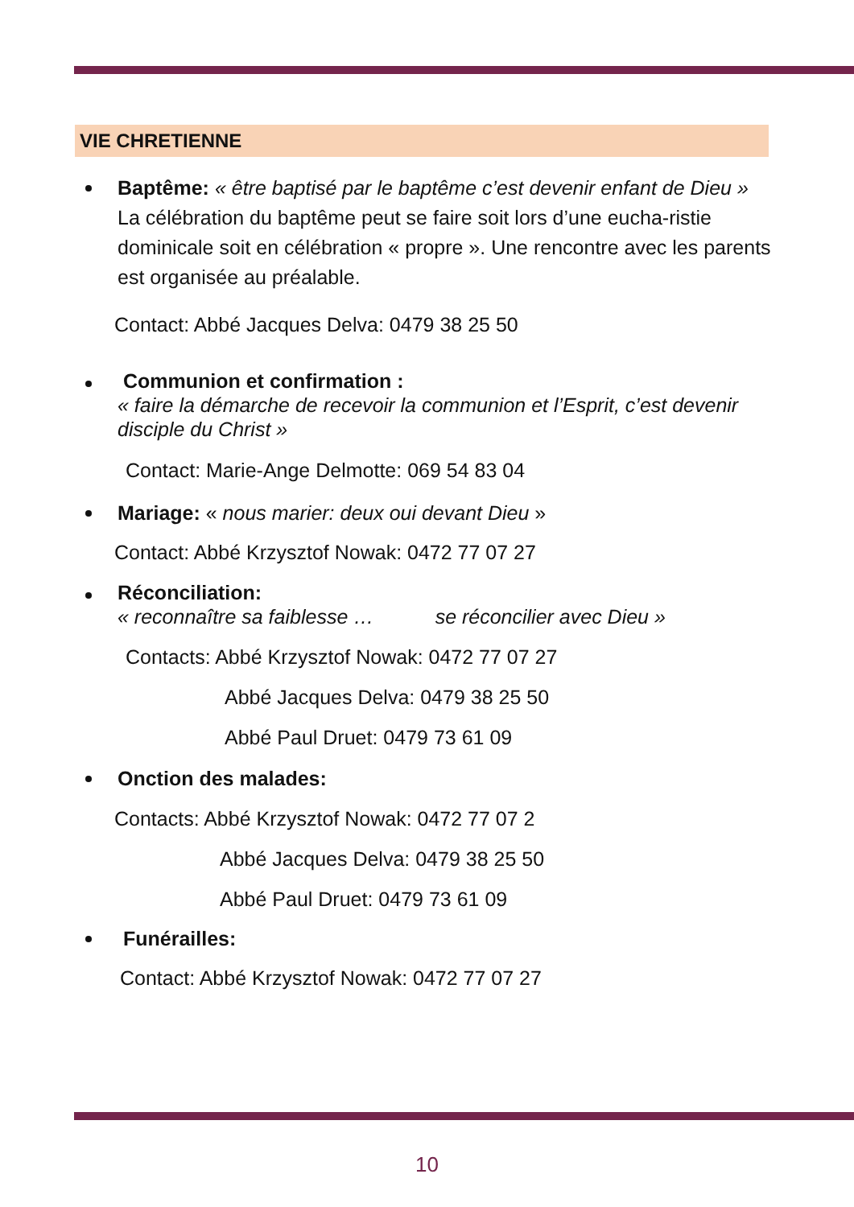VIE CHRETIENNE
Baptême: « être baptisé par le baptême c’est devenir enfant de Dieu »
La célébration du baptême peut se faire soit lors d’une eucha-ristie dominicale soit en célébration « propre ». Une rencontre avec les parents est organisée au préalable.
Contact: Abbé Jacques Delva: 0479 38 25 50
Communion et confirmation :
« faire la démarche de recevoir la communion et l’Esprit, c’est devenir disciple du Christ »
Contact: Marie-Ange Delmotte: 069 54 83 04
Mariage: « nous marier: deux oui devant Dieu »
Contact: Abbé Krzysztof Nowak: 0472 77 07 27
Réconciliation:
« reconnaître sa faiblesse … se réconcilier avec Dieu »
Contacts: Abbé Krzysztof Nowak: 0472 77 07 27
Abbé Jacques Delva: 0479 38 25 50
Abbé Paul Druet: 0479 73 61 09
Onction des malades:
Contacts: Abbé Krzysztof Nowak: 0472 77 07 2
Abbé Jacques Delva: 0479 38 25 50
Abbé Paul Druet: 0479 73 61 09
Funérailles:
Contact: Abbé Krzysztof Nowak: 0472 77 07 27
10